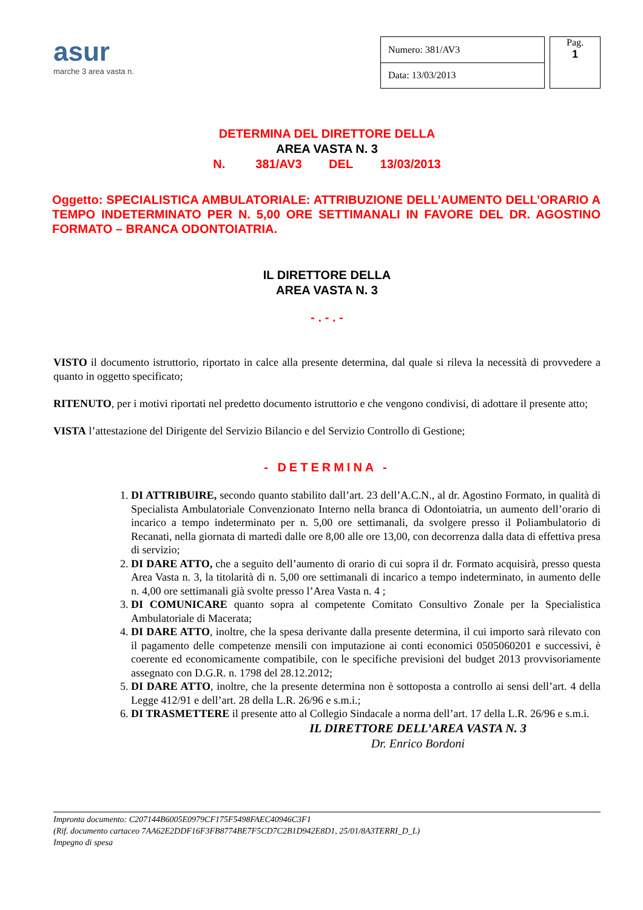asur
marche 3 area vasta n.
| Numero: 381/AV3 |
| Data: 13/03/2013 |
Pag.
1
DETERMINA DEL DIRETTORE DELLA
AREA VASTA N. 3
N. 381/AV3 DEL 13/03/2013
Oggetto: SPECIALISTICA AMBULATORIALE: ATTRIBUZIONE DELL’AUMENTO DELL’ORARIO A TEMPO INDETERMINATO PER N. 5,00 ORE SETTIMANALI IN FAVORE DEL DR. AGOSTINO FORMATO – BRANCA ODONTOIATRIA.
IL DIRETTORE DELLA
AREA VASTA N. 3
- . - . -
VISTO il documento istruttorio, riportato in calce alla presente determina, dal quale si rileva la necessità di provvedere a quanto in oggetto specificato;
RITENUTO, per i motivi riportati nel predetto documento istruttorio e che vengono condivisi, di adottare il presente atto;
VISTA l’attestazione del Dirigente del Servizio Bilancio e del Servizio Controllo di Gestione;
- DETERMINA -
1. DI ATTRIBUIRE, secondo quanto stabilito dall’art. 23 dell’A.C.N., al dr. Agostino Formato, in qualità di Specialista Ambulatoriale Convenzionato Interno nella branca di Odontoiatria, un aumento dell’orario di incarico a tempo indeterminato per n. 5,00 ore settimanali, da svolgere presso il Poliambulatorio di Recanati, nella giornata di martedì dalle ore 8,00 alle ore 13,00, con decorrenza dalla data di effettiva presa di servizio;
2. DI DARE ATTO, che a seguito dell’aumento di orario di cui sopra il dr. Formato acquisirà, presso questa Area Vasta n. 3, la titolarità di n. 5,00 ore settimanali di incarico a tempo indeterminato, in aumento delle n. 4,00 ore settimanali già svolte presso l’Area Vasta n. 4 ;
3. DI COMUNICARE quanto sopra al competente Comitato Consultivo Zonale per la Specialistica Ambulatoriale di Macerata;
4. DI DARE ATTO, inoltre, che la spesa derivante dalla presente determina, il cui importo sarà rilevato con il pagamento delle competenze mensili con imputazione ai conti economici 0505060201 e successivi, è coerente ed economicamente compatibile, con le specifiche previsioni del budget 2013 provvisoriamente assegnato con D.G.R. n. 1798 del 28.12.2012;
5. DI DARE ATTO, inoltre, che la presente determina non è sottoposta a controllo ai sensi dell’art. 4 della Legge 412/91 e dell’art. 28 della L.R. 26/96 e s.m.i.;
6. DI TRASMETTERE il presente atto al Collegio Sindacale a norma dell’art. 17 della L.R. 26/96 e s.m.i.
IL DIRETTORE DELL’AREA VASTA N. 3
Dr. Enrico Bordoni
Impronta documento: C207144B6005E0979CF175F5498FAEC40946C3F1
(Rif. documento cartaceo 7AA62E2DDF16F3FB8774BE7F5CD7C2B1D942E8D1, 25/01/8A3TERRI_D_L)
Impegno di spesa